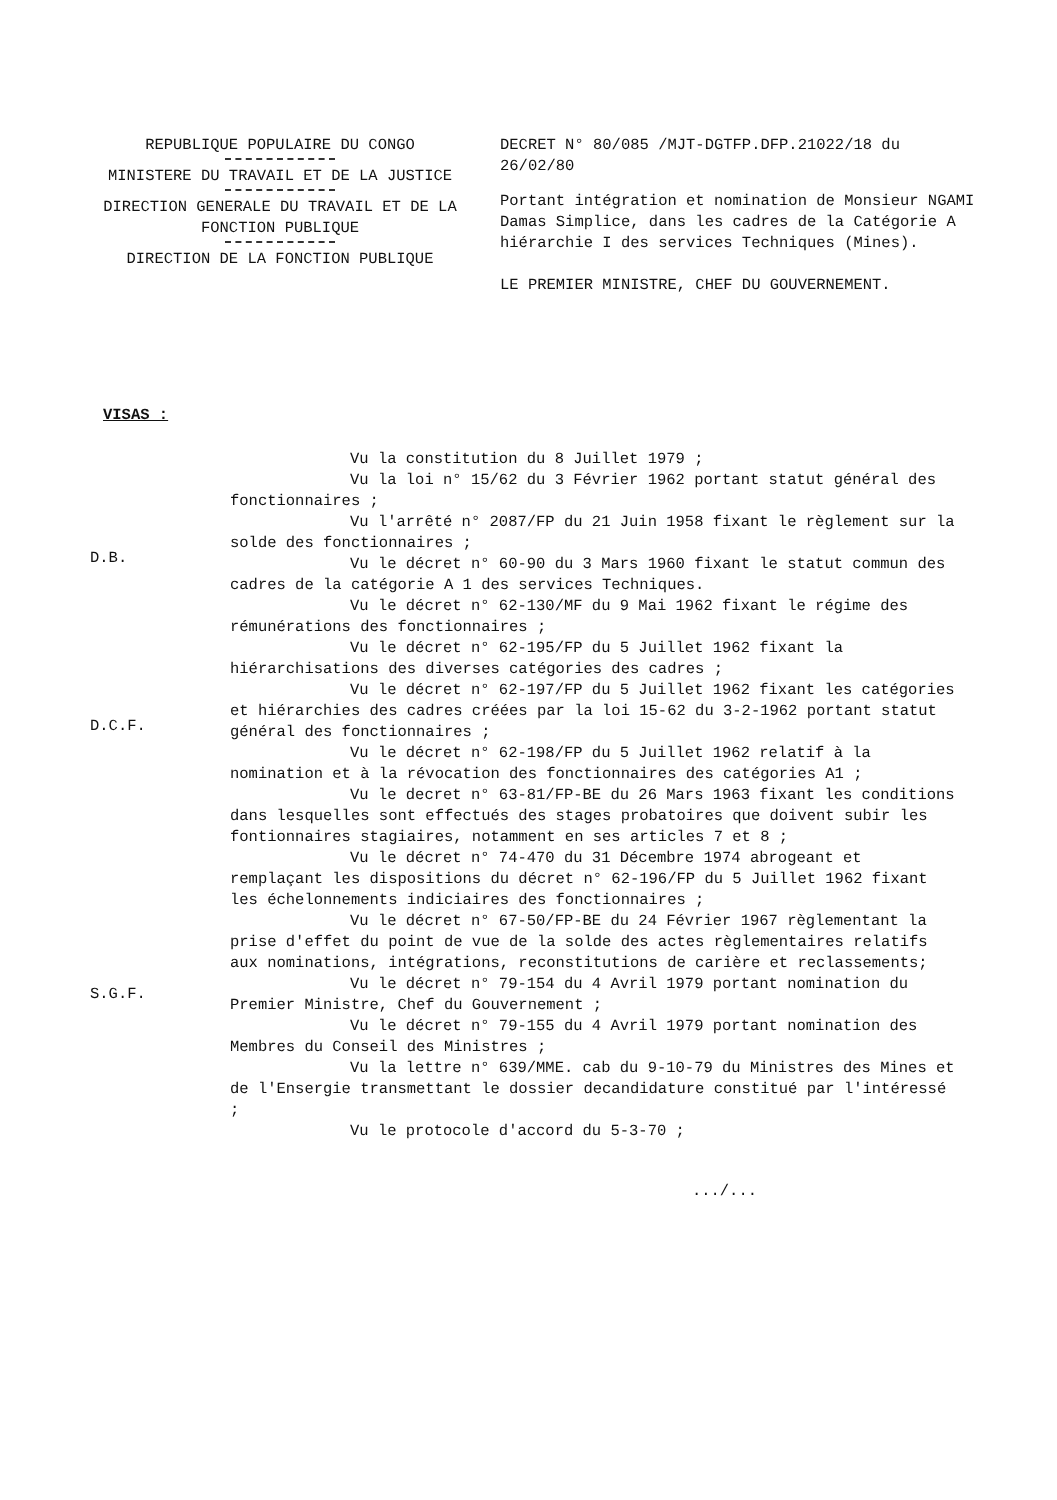REPUBLIQUE POPULAIRE DU CONGO
MINISTERE DU TRAVAIL ET DE LA JUSTICE
DIRECTION GENERALE DU TRAVAIL ET DE LA FONCTION PUBLIQUE
DIRECTION DE LA FONCTION PUBLIQUE
DECRET N° 80/085 /MJT-DGTFP.DFP.21022/18 du 26/02/80
Portant intégration et nomination de Monsieur NGAMI Damas Simplice, dans les cadres de la Catégorie A hiérarchie I des services Techniques (Mines).
LE PREMIER MINISTRE, CHEF DU GOUVERNEMENT.
VISAS :
D.B.
D.C.F.
S.G.F.
Vu la constitution du 8 Juillet 1979 ;
Vu la loi n° 15/62 du 3 Février 1962 portant statut général des fonctionnaires ;
Vu l'arrêté n° 2087/FP du 21 Juin 1958 fixant le règlement sur la solde des fonctionnaires ;
Vu le décret n° 60-90 du 3 Mars 1960 fixant le statut commun des cadres de la catégorie A 1 des services Techniques.
Vu le décret n° 62-130/MF du 9 Mai 1962 fixant le régime des rémunérations des fonctionnaires ;
Vu le décret n° 62-195/FP du 5 Juillet 1962 fixant la hiérarchisations des diverses catégories des cadres ;
Vu le décret n° 62-197/FP du 5 Juillet 1962 fixant les catégories et hiérarchies des cadres créées par la loi 15-62 du 3-2-1962 portant statut général des fonctionnaires ;
Vu le décret n° 62-198/FP du 5 Juillet 1962 relatif à la nomination et à la révocation des fonctionnaires des catégories A1 ;
Vu le decret n° 63-81/FP-BE du 26 Mars 1963 fixant les conditions dans lesquelles sont effectués des stages probatoires que doivent subir les fontionnaires stagiaires, notamment en ses articles 7 et 8 ;
Vu le décret n° 74-470 du 31 Décembre 1974 abrogeant et remplaçant les dispositions du décret n° 62-196/FP du 5 Juillet 1962 fixant les échelonnements indiciaires des fonctionnaires ;
Vu le décret n° 67-50/FP-BE du 24 Février 1967 règlementant la prise d'effet du point de vue de la solde des actes règlementaires relatifs aux nominations, intégrations, reconstitutions de carière et reclassements;
Vu le décret n° 79-154 du 4 Avril 1979 portant nomination du Premier Ministre, Chef du Gouvernement ;
Vu le décret n° 79-155 du 4 Avril 1979 portant nomination des Membres du Conseil des Ministres ;
Vu la lettre n° 639/MME. cab du 9-10-79 du Ministres des Mines et de l'Ensergie transmettant le dossier decandidature constitué par l'intéressé ;
Vu le protocole d'accord du 5-3-70 ;
.../...